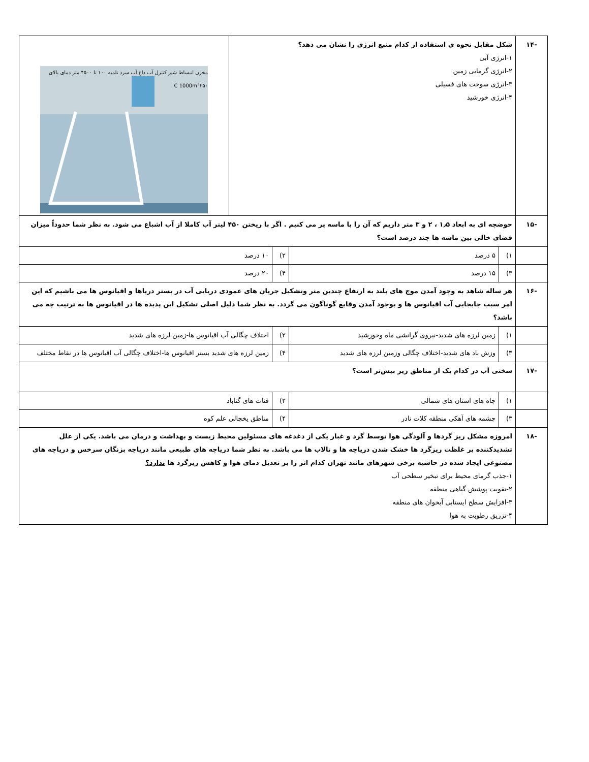| -۱۴ | شکل مقابل نحوه ی استفاده از کدام منبع انرژی را نشان می دهد؟ ۱-انرژی آبی ۲-انرژی گرمایی زمین ۳-انرژی سوخت های فسیلی ۴-انرژی خورشید | | | | مخزن انبساط شیر کنترل آب داغ آب سرد تلمبه ۱۰۰ تا ۴۵۰۰ متر دمای بالای ۲۵۰°C 1000m |
| -۱۵ | حوضچه ای به ابعاد ۱٫۵ ، ۲ و ۳ متر داریم که آن را با ماسه پر می کنیم . اگر با ریختن ۴۵۰ لیتر آب کاملا از آب اشباع می شود. به نظر شما حدوداً میزان فضای خالی بین ماسه ها چند درصد است؟ | | | | |
| | ۱) | ۵ درصد | ۲) | ۱۰ درصد | |
| | ۳) | ۱۵ درصد | ۴) | ۲۰ درصد | |
| -۱۶ | هر ساله شاهد به وجود آمدن موج های بلند به ارتفاع چندین متر وتشکیل جریان های عمودی دریایی آب در بستر دریاها و اقیانوس ها می باشیم که این امر سبب جابجایی آب اقیانوس ها و بوجود آمدن وقایع گوناگون می گردد. به نظر شما دلیل اصلی تشکیل این پدیده ها در اقیانوس ها به ترتیب چه می باشد؟ | | | | |
| | ۱) | زمین لرزه های شدید-نیروی گرانشی ماه وخورشید | ۲) | اختلاف چگالی آب اقیانوس ها-زمین لرزه های شدید | |
| | ۳) | وزش باد های شدید-اختلاف چگالی وزمین لرزه های شدید | ۴) | زمین لرزه های شدید بستر اقیانوس ها-اختلاف چگالی آب اقیانوس ها در نقاط مختلف | |
| -۱۷ | سختی آب در کدام یک از مناطق زیر بیش‌تر است؟ | | | | |
| | ۱) | چاه های استان های شمالی | ۲) | قنات های گناباد | |
| | ۳) | چشمه های آهکی منطقه کلات نادر | ۴) | مناطق یخچالی علم کوه | |
| -۱۸ | امروزه مشکل ریز گردها و آلودگی هوا توسط گرد و غبار یکی از دغدغه های مسئولین محیط زیست و بهداشت و درمان می باشد. یکی از علل تشدیدکننده بر غلظت ریزگرد ها خشک شدن دریاچه ها و تالاب ها می باشد. به نظر شما دریاچه های طبیعی مانند دریاچه بزنگان سرخس و دریاچه های مصنوعی ایجاد شده در حاشیه برخی شهرهای مانند تهران کدام اثر را بر تعدیل دمای هوا و کاهش ریزگرد ها ندارد؟ ۱-جذب گرمای محیط برای تبخیر سطحی آب ۲-تقویت پوشش گیاهی منطقه ۳-افزایش سطح ایستابی آبخوان های منطقه ۴-تزریق رطوبت به هوا | | | | |